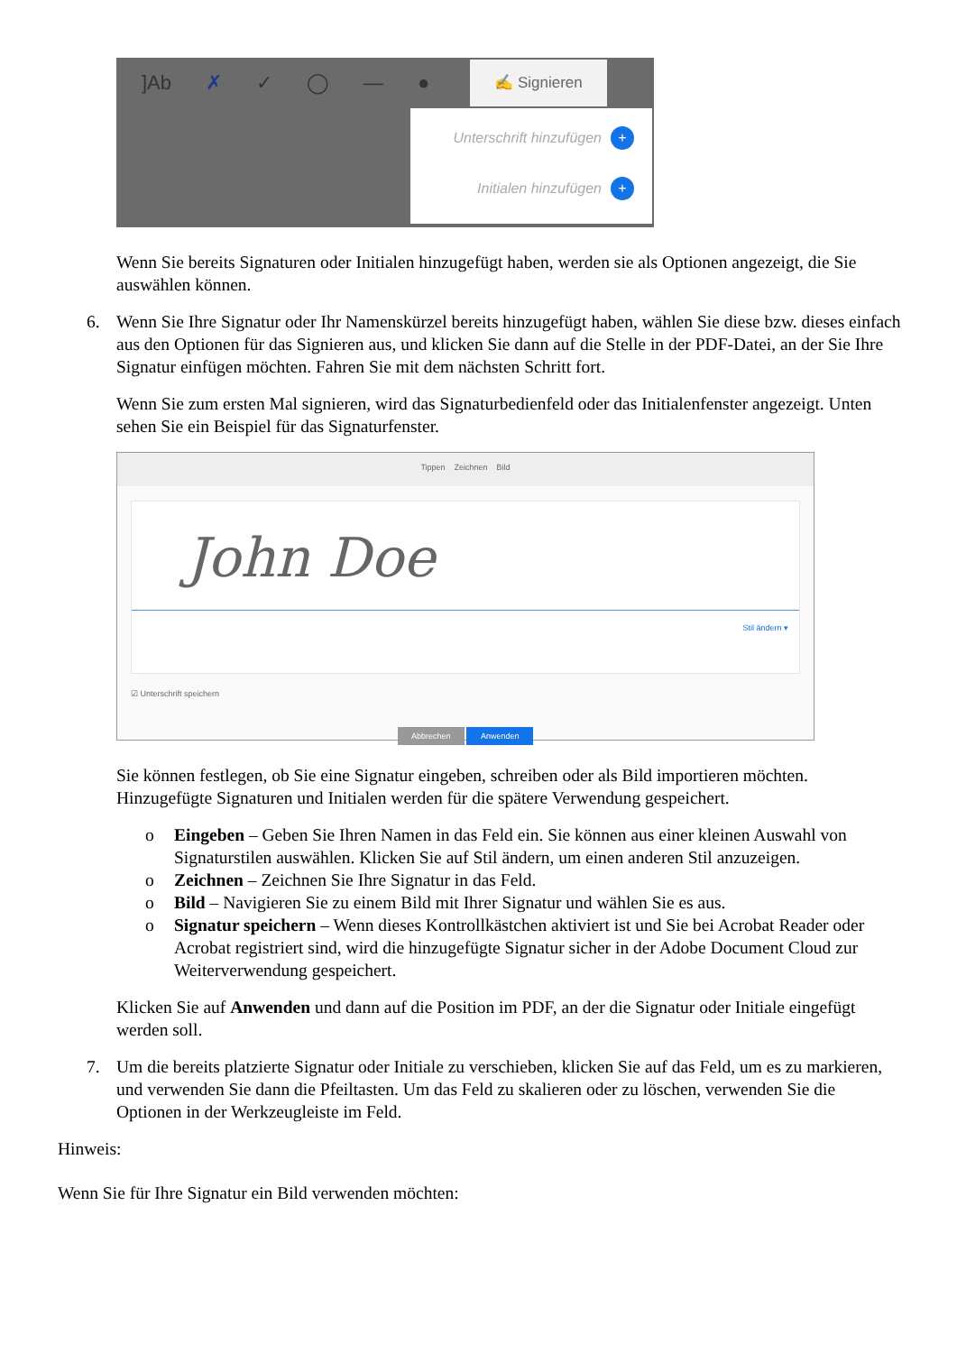]Ab ✗ ✓ ◯ — ●
✍ Signieren
Unterschrift hinzufügen +
Initialen hinzufügen +
Wenn Sie bereits Signaturen oder Initialen hinzugefügt haben, werden sie als Optionen angezeigt, die Sie auswählen können.
6. Wenn Sie Ihre Signatur oder Ihr Namenskürzel bereits hinzugefügt haben, wählen Sie diese bzw. dieses einfach aus den Optionen für das Signieren aus, und klicken Sie dann auf die Stelle in der PDF-Datei, an der Sie Ihre Signatur einfügen möchten. Fahren Sie mit dem nächsten Schritt fort.
Wenn Sie zum ersten Mal signieren, wird das Signaturbedienfeld oder das Initialenfenster angezeigt. Unten sehen Sie ein Beispiel für das Signaturfenster.
Tippen Zeichnen Bild
John Doe
Stil ändern ▾
☑ Unterschrift speichern
Abbrechen Anwenden
Sie können festlegen, ob Sie eine Signatur eingeben, schreiben oder als Bild importieren möchten. Hinzugefügte Signaturen und Initialen werden für die spätere Verwendung gespeichert.
o Eingeben – Geben Sie Ihren Namen in das Feld ein. Sie können aus einer kleinen Auswahl von Signaturstilen auswählen. Klicken Sie auf Stil ändern, um einen anderen Stil anzuzeigen.
o Zeichnen – Zeichnen Sie Ihre Signatur in das Feld.
o Bild – Navigieren Sie zu einem Bild mit Ihrer Signatur und wählen Sie es aus.
o Signatur speichern – Wenn dieses Kontrollkästchen aktiviert ist und Sie bei Acrobat Reader oder Acrobat registriert sind, wird die hinzugefügte Signatur sicher in der Adobe Document Cloud zur Weiterverwendung gespeichert.
Klicken Sie auf Anwenden und dann auf die Position im PDF, an der die Signatur oder Initiale eingefügt werden soll.
7. Um die bereits platzierte Signatur oder Initiale zu verschieben, klicken Sie auf das Feld, um es zu markieren, und verwenden Sie dann die Pfeiltasten. Um das Feld zu skalieren oder zu löschen, verwenden Sie die Optionen in der Werkzeugleiste im Feld.
Hinweis:
Wenn Sie für Ihre Signatur ein Bild verwenden möchten: